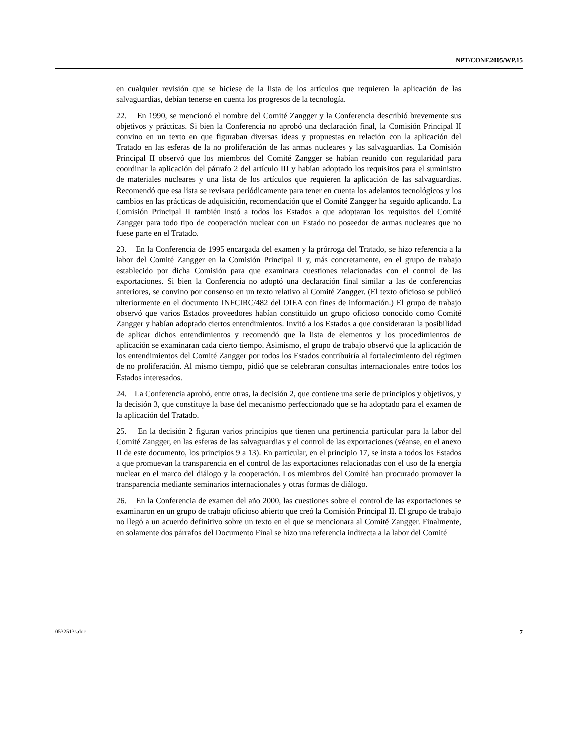NPT/CONF.2005/WP.15
en cualquier revisión que se hiciese de la lista de los artículos que requieren la aplicación de las salvaguardias, debían tenerse en cuenta los progresos de la tecnología.
22. En 1990, se mencionó el nombre del Comité Zangger y la Conferencia describió brevemente sus objetivos y prácticas. Si bien la Conferencia no aprobó una declaración final, la Comisión Principal II convino en un texto en que figuraban diversas ideas y propuestas en relación con la aplicación del Tratado en las esferas de la no proliferación de las armas nucleares y las salvaguardias. La Comisión Principal II observó que los miembros del Comité Zangger se habían reunido con regularidad para coordinar la aplicación del párrafo 2 del artículo III y habían adoptado los requisitos para el suministro de materiales nucleares y una lista de los artículos que requieren la aplicación de las salvaguardias. Recomendó que esa lista se revisara periódicamente para tener en cuenta los adelantos tecnológicos y los cambios en las prácticas de adquisición, recomendación que el Comité Zangger ha seguido aplicando. La Comisión Principal II también instó a todos los Estados a que adoptaran los requisitos del Comité Zangger para todo tipo de cooperación nuclear con un Estado no poseedor de armas nucleares que no fuese parte en el Tratado.
23. En la Conferencia de 1995 encargada del examen y la prórroga del Tratado, se hizo referencia a la labor del Comité Zangger en la Comisión Principal II y, más concretamente, en el grupo de trabajo establecido por dicha Comisión para que examinara cuestiones relacionadas con el control de las exportaciones. Si bien la Conferencia no adoptó una declaración final similar a las de conferencias anteriores, se convino por consenso en un texto relativo al Comité Zangger. (El texto oficioso se publicó ulteriormente en el documento INFCIRC/482 del OIEA con fines de información.) El grupo de trabajo observó que varios Estados proveedores habían constituido un grupo oficioso conocido como Comité Zangger y habían adoptado ciertos entendimientos. Invitó a los Estados a que consideraran la posibilidad de aplicar dichos entendimientos y recomendó que la lista de elementos y los procedimientos de aplicación se examinaran cada cierto tiempo. Asimismo, el grupo de trabajo observó que la aplicación de los entendimientos del Comité Zangger por todos los Estados contribuiría al fortalecimiento del régimen de no proliferación. Al mismo tiempo, pidió que se celebraran consultas internacionales entre todos los Estados interesados.
24. La Conferencia aprobó, entre otras, la decisión 2, que contiene una serie de principios y objetivos, y la decisión 3, que constituye la base del mecanismo perfeccionado que se ha adoptado para el examen de la aplicación del Tratado.
25. En la decisión 2 figuran varios principios que tienen una pertinencia particular para la labor del Comité Zangger, en las esferas de las salvaguardias y el control de las exportaciones (véanse, en el anexo II de este documento, los principios 9 a 13). En particular, en el principio 17, se insta a todos los Estados a que promuevan la transparencia en el control de las exportaciones relacionadas con el uso de la energía nuclear en el marco del diálogo y la cooperación. Los miembros del Comité han procurado promover la transparencia mediante seminarios internacionales y otras formas de diálogo.
26. En la Conferencia de examen del año 2000, las cuestiones sobre el control de las exportaciones se examinaron en un grupo de trabajo oficioso abierto que creó la Comisión Principal II. El grupo de trabajo no llegó a un acuerdo definitivo sobre un texto en el que se mencionara al Comité Zangger. Finalmente, en solamente dos párrafos del Documento Final se hizo una referencia indirecta a la labor del Comité
0532513s.doc 7